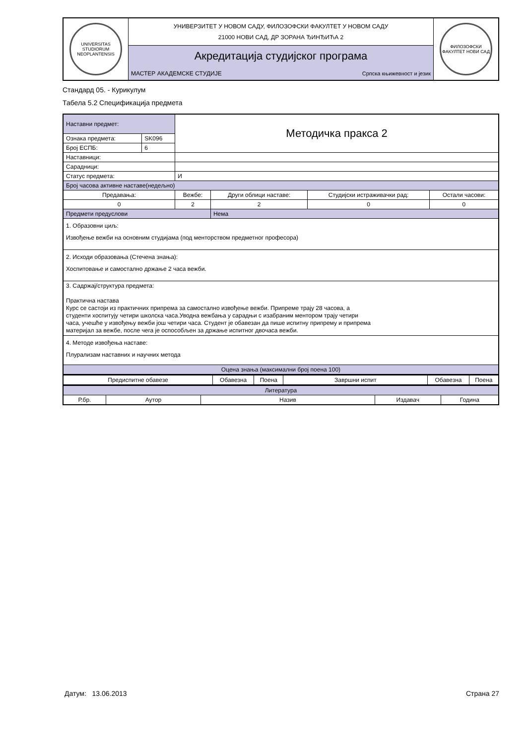| UNIVERSITAS STUDIORUM NEOPLANTENSIS | УНИВЕРЗИТЕТ У НОВОМ САДУ, ФИЛОЗОФСКИ ФАКУЛТЕТ У НОВОМ САДУ 21000 НОВИ САД, ДР ЗОРАНА ЂИНЂИЋА 2 | | ФИЛОЗОФСКИ ФАКУЛТЕТ НОВИ САД |
| | Акредитација студијског програма | | |
| | МАСТЕР АКАДЕМСКЕ СТУДИЈЕ | Српска књижевност и језик | |
Стандард 05. - Курикулум
Табела 5.2 Спецификација предмета
| Наставни предмет: | | Методичка пракса 2 | | | |
| Ознака предмета: | SK096 | | | | |
| Број ЕСПБ: | 6 | | | | |
| Наставници: | | | | | |
| Сарадници: | | | | | |
| Статус предмета: | | И | | | |
| Број часова активне наставе(недељно) | | | | | |
| Предавања: | | Вежбе: | Други облици наставе: | Студијски истраживачки рад: | Остали часови: |
| 0 | | 2 | 2 | 0 | 0 |
| Предмети предуслови | | | Нема | | |
| 1. Образовни циљ: Извођење вежби на основним студијама (под менторством предметног професора) | | | | | |
| 2. Исходи образовања (Стечена знања): Хоспитовање и самостално држање 2 часа вежби. | | | | | |
| 3. Садржај/структура предмета: Практична настава Курс се састоји из практичних припрема за самостално извођење вежби. Припреме трају 28 часова, а студенти хоспитују четири школска часа.Уводна вежбања у сарадњи с изабраним ментором трају четири часа, учешће у извођењу вежби још четири часа. Студент је обавезан да пише испитну припрему и припрема материјал за вежбе, после чега је оспособљен за држање испитног двочаса вежби. | | | | | |
| 4. Методе извођења наставе: Плурализам наставних и научних метода | | | | | |
| Оцена знања (максимални број поена 100) | | | | | |
| Предиспитне обавезе | Обавезна | Поена | Завршни испит | Обавезна | Поена |
| Литература | | | | |
| Р.бр. | Аутор | Назив | Издавач | Година |
Датум: 13.06.2013 Страна 27